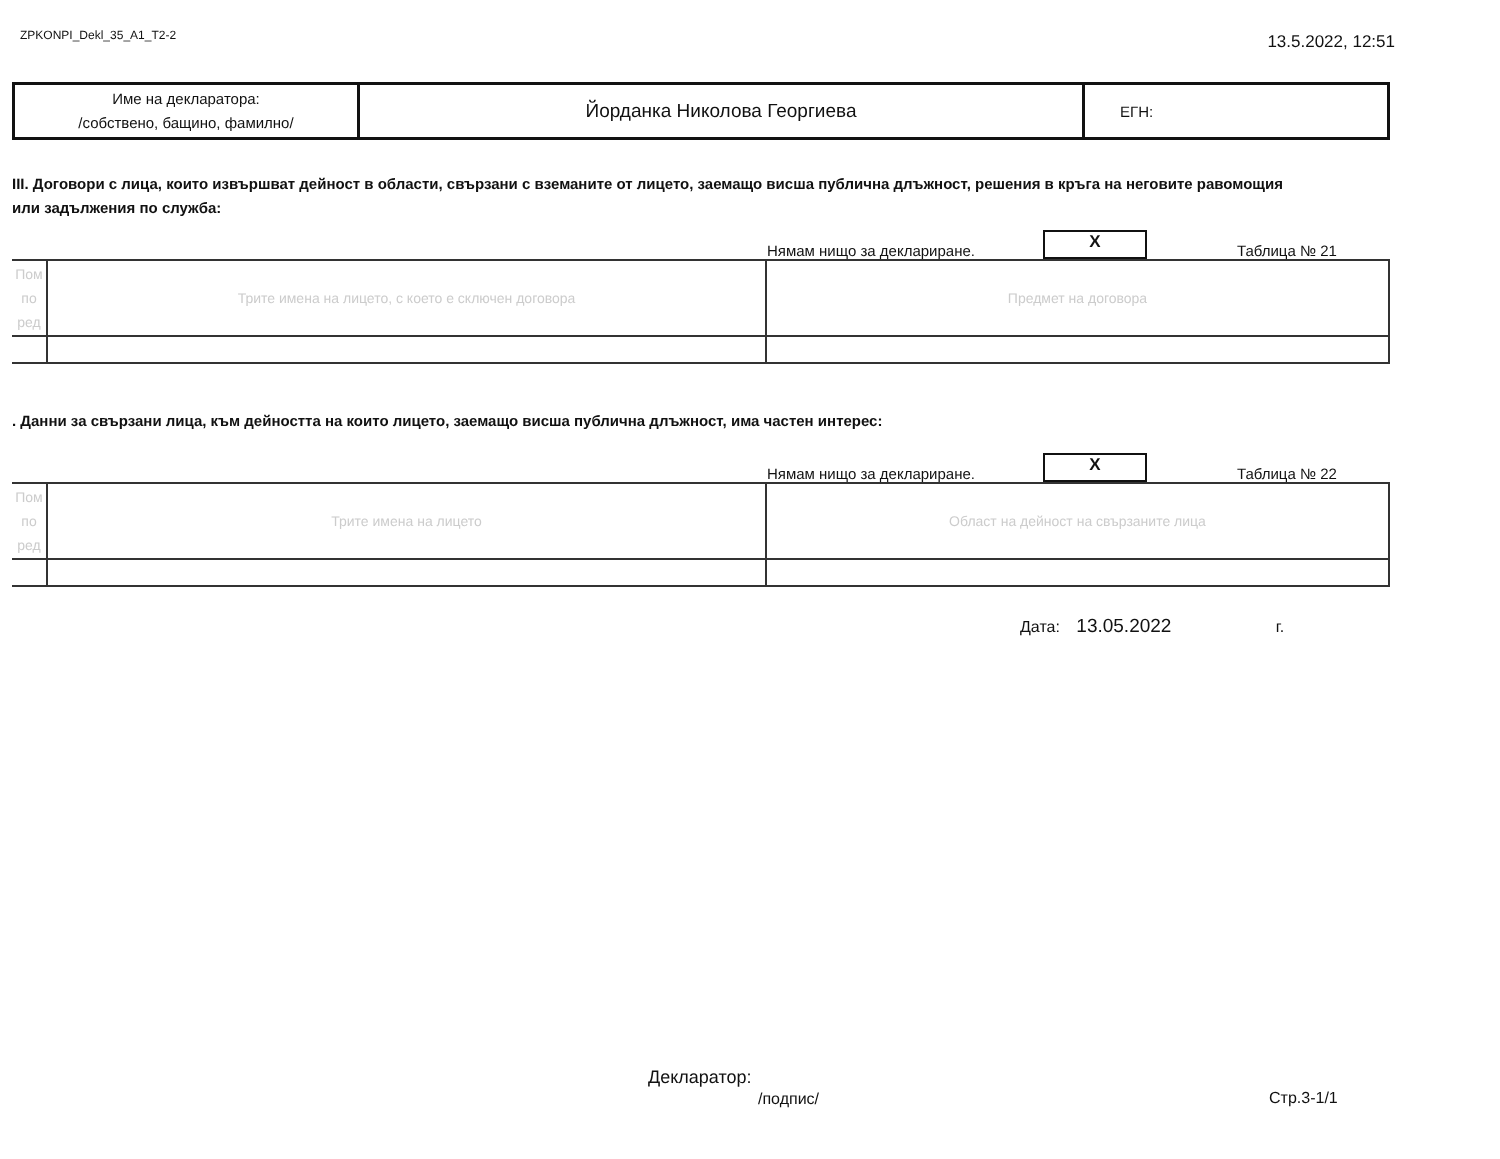ZPKONPI_Dekl_35_A1_T2-2 13.5.2022, 12:51
| Име на декларатора: /собствено, бащино, фамилно/ | Йорданка Николова Георгиева | ЕГН: |
III. Договори с лица, които извършват дейност в области, свързани с вземаните от лицето, заемащо висша публична длъжност, решения в кръга на неговите равомощия или задължения по служба:
Нямам нищо за деклариране.
X
Таблица № 21
| Пом по ред | Трите имена на лицето, с което е сключен договора | Предмет на договора |
. Данни за свързани лица, към дейността на които лицето, заемащо висша публична длъжност, има частен интерес:
Нямам нищо за деклариране.
X
Таблица № 22
| Пом по ред | Трите имена на лицето | Област на дейност на свързаните лица |
Дата: 13.05.2022 г.
Декларатор:
/подпис/
Стр.3-1/1